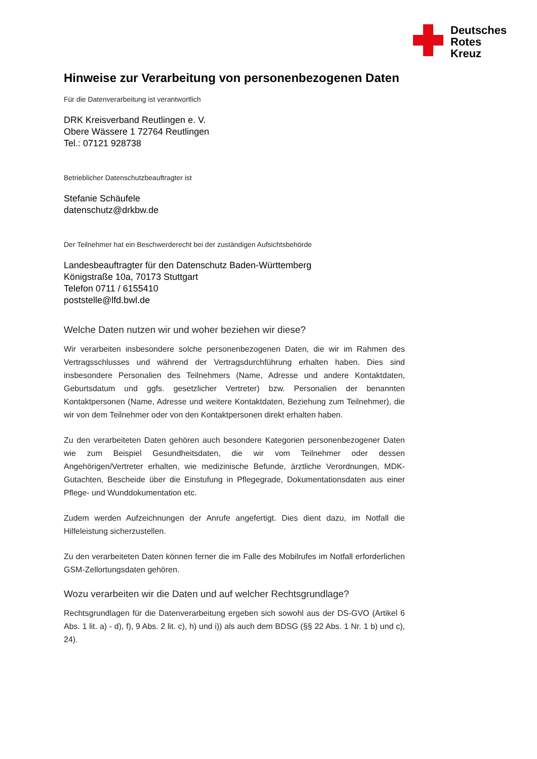Deutsches
Rotes
Kreuz
Hinweise zur Verarbeitung von personenbezogenen Daten
Für die Datenverarbeitung ist verantwortlich
DRK Kreisverband Reutlingen e. V.
Obere Wässere 1 72764 Reutlingen
Tel.: 07121 928738
Betrieblicher Datenschutzbeauftragter ist
Stefanie Schäufele
datenschutz@drkbw.de
Der Teilnehmer hat ein Beschwerderecht bei der zuständigen Aufsichtsbehörde
Landesbeauftragter für den Datenschutz Baden-Württemberg
Königstraße 10a, 70173 Stuttgart
Telefon 0711 / 6155410
poststelle@lfd.bwl.de
Welche Daten nutzen wir und woher beziehen wir diese?
Wir verarbeiten insbesondere solche personenbezogenen Daten, die wir im Rahmen des Vertragsschlusses und während der Vertragsdurchführung erhalten haben. Dies sind insbesondere Personalien des Teilnehmers (Name, Adresse und andere Kontaktdaten, Geburtsdatum und ggfs. gesetzlicher Vertreter) bzw. Personalien der benannten Kontaktpersonen (Name, Adresse und weitere Kontaktdaten, Beziehung zum Teilnehmer), die wir von dem Teilnehmer oder von den Kontaktpersonen direkt erhalten haben.
Zu den verarbeiteten Daten gehören auch besondere Kategorien personenbezogener Daten wie zum Beispiel Gesundheitsdaten, die wir vom Teilnehmer oder dessen Angehörigen/Vertreter erhalten, wie medizinische Befunde, ärztliche Verordnungen, MDK-Gutachten, Bescheide über die Einstufung in Pflegegrade, Dokumentationsdaten aus einer Pflege- und Wunddokumentation etc.
Zudem werden Aufzeichnungen der Anrufe angefertigt. Dies dient dazu, im Notfall die Hilfeleistung sicherzustellen.
Zu den verarbeiteten Daten können ferner die im Falle des Mobilrufes im Notfall erforderlichen GSM-Zellortungsdaten gehören.
Wozu verarbeiten wir die Daten und auf welcher Rechtsgrundlage?
Rechtsgrundlagen für die Datenverarbeitung ergeben sich sowohl aus der DS-GVO (Artikel 6 Abs. 1 lit. a) - d), f), 9 Abs. 2 lit. c), h) und i)) als auch dem BDSG (§§ 22 Abs. 1 Nr. 1 b) und c), 24).